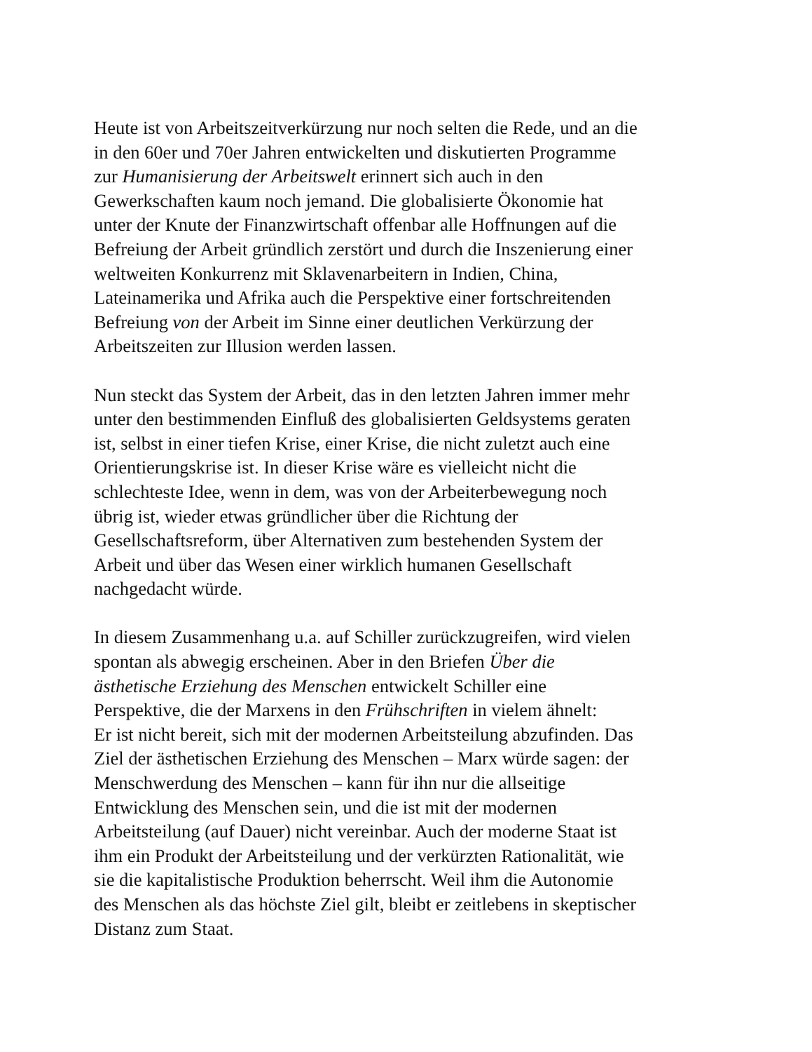Heute ist von Arbeitszeitverkürzung nur noch selten die Rede, und an die
in den 60er und 70er Jahren entwickelten und diskutierten Programme
zur Humanisierung der Arbeitswelt erinnert sich auch in den
Gewerkschaften kaum noch jemand. Die globalisierte Ökonomie hat
unter der Knute der Finanzwirtschaft offenbar alle Hoffnungen auf die
Befreiung der Arbeit gründlich zerstört und durch die Inszenierung einer
weltweiten Konkurrenz mit Sklavenarbeitern in Indien, China,
Lateinamerika und Afrika auch die Perspektive einer fortschreitenden
Befreiung von der Arbeit im Sinne einer deutlichen Verkürzung der
Arbeitszeiten zur Illusion werden lassen.
Nun steckt das System der Arbeit, das in den letzten Jahren immer mehr
unter den bestimmenden Einfluß des globalisierten Geldsystems geraten
ist, selbst in einer tiefen Krise, einer Krise, die nicht zuletzt auch eine
Orientierungskrise ist. In dieser Krise wäre es vielleicht nicht die
schlechteste Idee, wenn in dem, was von der Arbeiterbewegung noch
übrig ist, wieder etwas gründlicher über die Richtung der
Gesellschaftsreform, über Alternativen zum bestehenden System der
Arbeit und über das Wesen einer wirklich humanen Gesellschaft
nachgedacht würde.
In diesem Zusammenhang u.a. auf Schiller zurückzugreifen, wird vielen
spontan als abwegig erscheinen. Aber in den Briefen Über die
ästhetische Erziehung des Menschen entwickelt Schiller eine
Perspektive, die der Marxens in den Frühschriften in vielem ähnelt:
Er ist nicht bereit, sich mit der modernen Arbeitsteilung abzufinden. Das
Ziel der ästhetischen Erziehung des Menschen – Marx würde sagen: der
Menschwerdung des Menschen – kann für ihn nur die allseitige
Entwicklung des Menschen sein, und die ist mit der modernen
Arbeitsteilung (auf Dauer) nicht vereinbar. Auch der moderne Staat ist
ihm ein Produkt der Arbeitsteilung und der verkürzten Rationalität, wie
sie die kapitalistische Produktion beherrscht. Weil ihm die Autonomie
des Menschen als das höchste Ziel gilt, bleibt er zeitlebens in skeptischer
Distanz zum Staat.